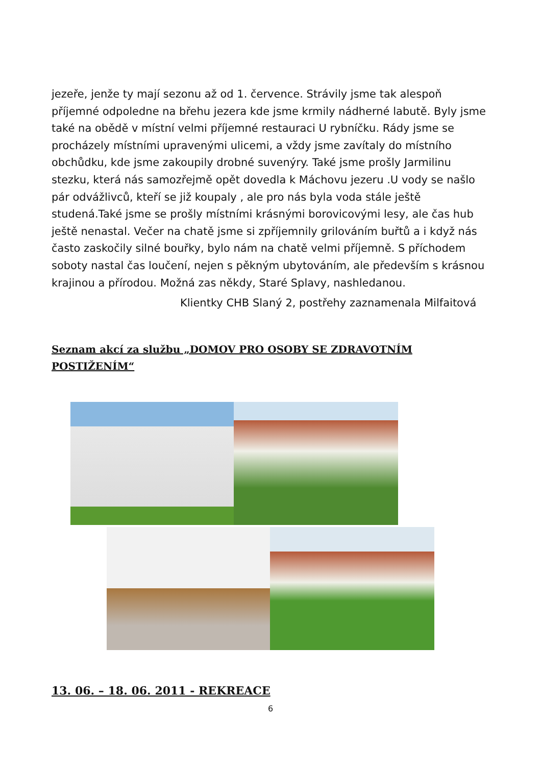jezeře, jenže ty mají sezonu až od 1. července. Strávily jsme tak alespoň příjemné odpoledne na břehu jezera kde jsme krmily nádherné labutě. Byly jsme také na obědě v místní velmi příjemné restauraci U rybníčku. Rády jsme se procházely místními upravenými ulicemi, a vždy jsme zavítaly do místního obchůdku, kde jsme zakoupily drobné suvenýry. Také jsme prošly Jarmilinu stezku, která nás samozřejmě opět dovedla k Máchovu jezeru .U vody se našlo pár odvážlivců, kteří se již koupaly , ale pro nás byla voda stále ještě studená.Také jsme se prošly místními krásnými borovicovými lesy, ale čas hub ještě nenastal. Večer na chatě jsme si zpříjemnily grilováním buřtů a i když nás často zaskočily silné bouřky, bylo nám na chatě velmi příjemně. S příchodem soboty nastal čas loučení, nejen s pěkným ubytováním, ale především s krásnou krajinou a přírodou. Možná zas někdy, Staré Splavy, nashledanou.
Klientky CHB Slaný 2, postřehy zaznamenala Milfaitová
Seznam akcí za službu „DOMOV PRO OSOBY SE ZDRAVOTNÍM POSTIŽENÍM“
13. 06. – 18. 06. 2011 - REKREACE
6